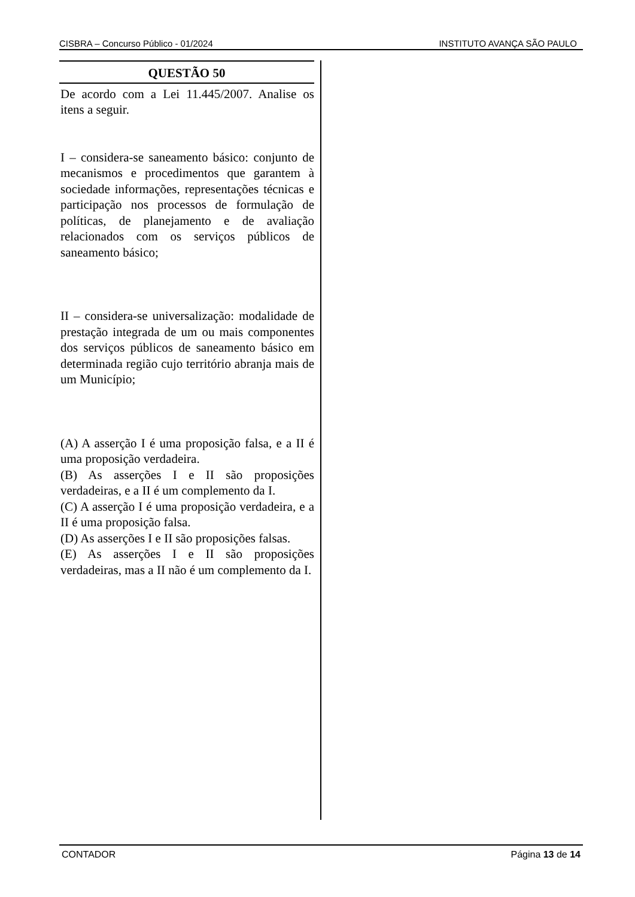CISBRA – Concurso Público - 01/2024 INSTITUTO AVANÇA SÃO PAULO
QUESTÃO 50
De acordo com a Lei 11.445/2007. Analise os itens a seguir.
I – considera-se saneamento básico: conjunto de mecanismos e procedimentos que garantem à sociedade informações, representações técnicas e participação nos processos de formulação de políticas, de planejamento e de avaliação relacionados com os serviços públicos de saneamento básico;
II – considera-se universalização: modalidade de prestação integrada de um ou mais componentes dos serviços públicos de saneamento básico em determinada região cujo território abranja mais de um Município;
(A) A asserção I é uma proposição falsa, e a II é uma proposição verdadeira.
(B) As asserções I e II são proposições verdadeiras, e a II é um complemento da I.
(C) A asserção I é uma proposição verdadeira, e a II é uma proposição falsa.
(D) As asserções I e II são proposições falsas.
(E) As asserções I e II são proposições verdadeiras, mas a II não é um complemento da I.
CONTADOR Página 13 de 14